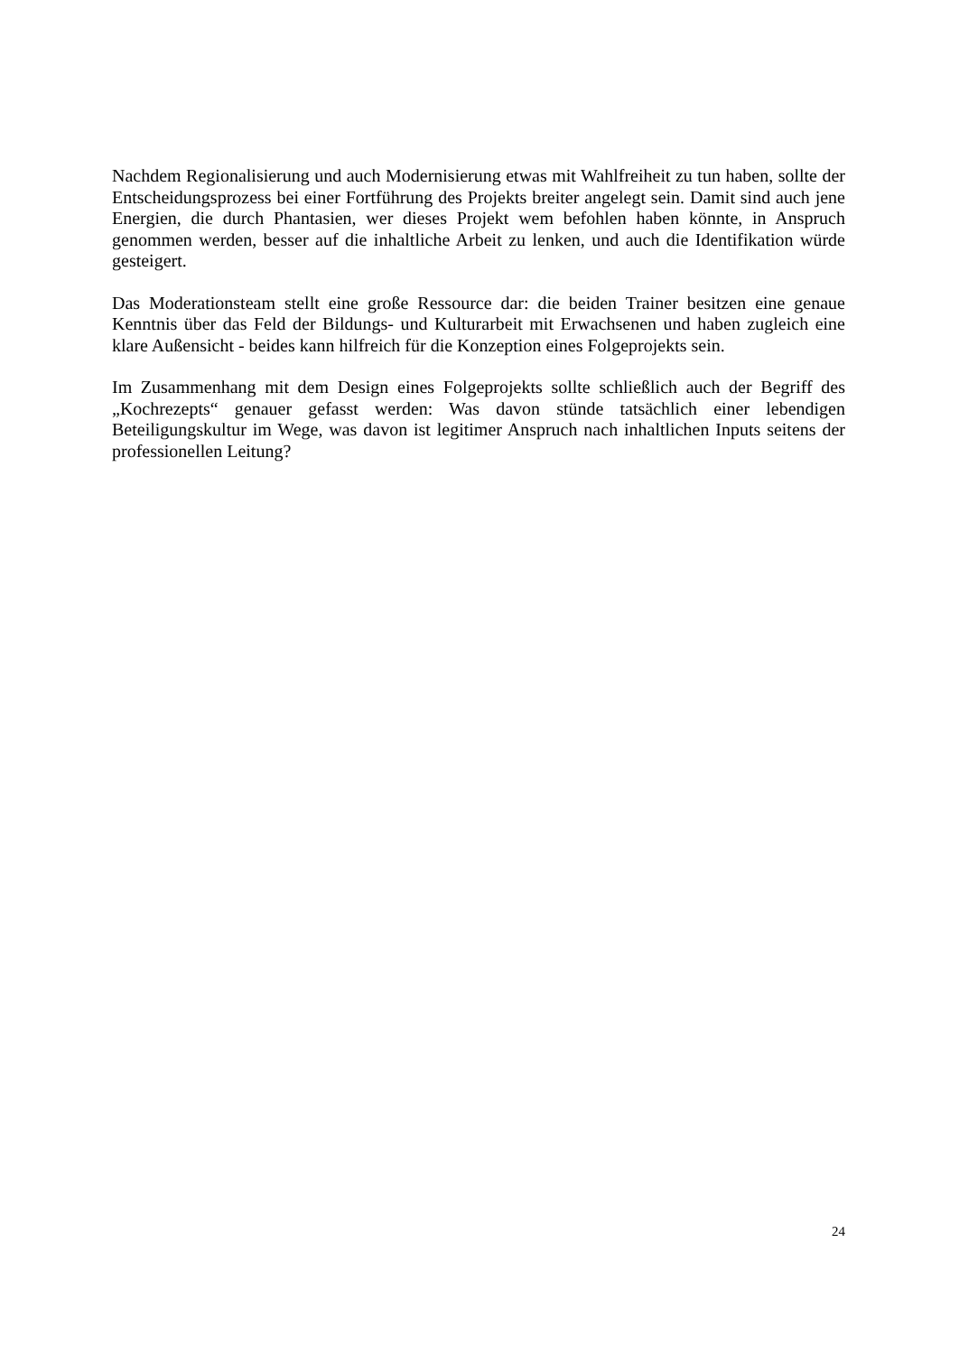Nachdem Regionalisierung und auch Modernisierung etwas mit Wahlfreiheit zu tun haben, sollte der Entscheidungsprozess bei einer Fortführung des Projekts breiter angelegt sein. Damit sind auch jene Energien, die durch Phantasien, wer dieses Projekt wem befohlen haben könnte, in Anspruch genommen werden, besser auf die inhaltliche Arbeit zu lenken, und auch die Identifikation würde gesteigert.
Das Moderationsteam stellt eine große Ressource dar: die beiden Trainer besitzen eine genaue Kenntnis über das Feld der Bildungs- und Kulturarbeit mit Erwachsenen und haben zugleich eine klare Außensicht - beides kann hilfreich für die Konzeption eines Folgeprojekts sein.
Im Zusammenhang mit dem Design eines Folgeprojekts sollte schließlich auch der Begriff des „Kochrezepts“ genauer gefasst werden: Was davon stünde tatsächlich einer lebendigen Beteiligungskultur im Wege, was davon ist legitimer Anspruch nach inhaltlichen Inputs seitens der professionellen Leitung?
24